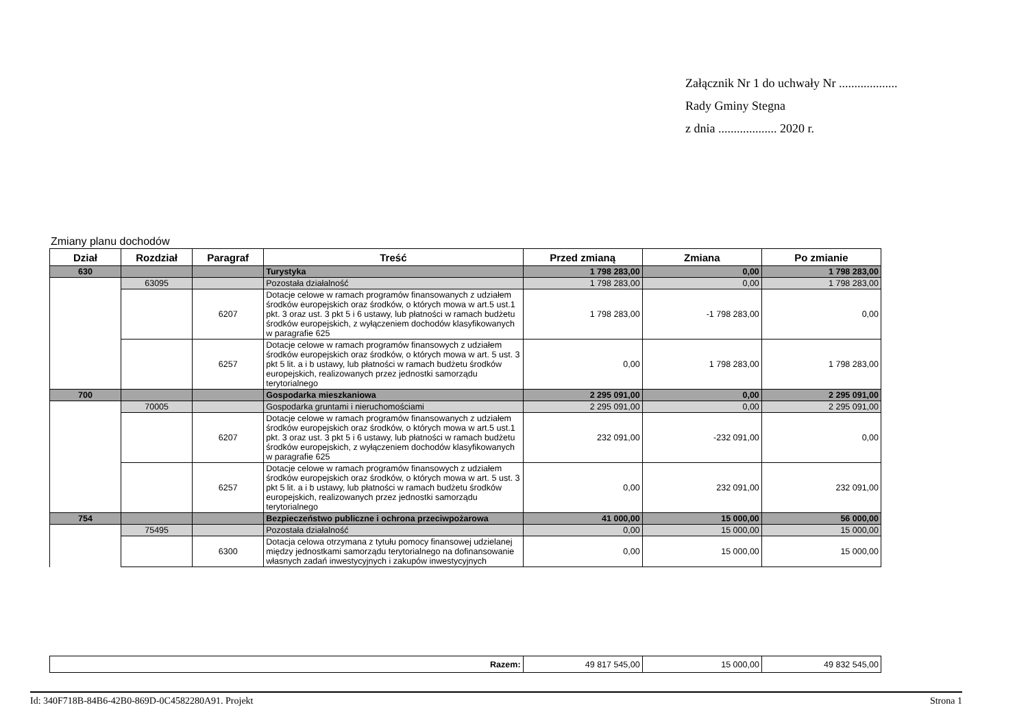Załącznik Nr 1 do uchwały Nr ...................
Rady Gminy Stegna
z dnia ................... 2020 r.
Zmiany planu dochodów
| Dział | Rozdział | Paragraf | Treść | Przed zmianą | Zmiana | Po zmianie |
| --- | --- | --- | --- | --- | --- | --- |
| 630 | | | Turystyka | 1 798 283,00 | 0,00 | 1 798 283,00 |
| | 63095 | | Pozostała działalność | 1 798 283,00 | 0,00 | 1 798 283,00 |
| | | 6207 | Dotacje celowe w ramach programów finansowanych z udziałem środków europejskich oraz środków, o których mowa w art.5 ust.1 pkt. 3 oraz ust. 3 pkt 5 i 6 ustawy, lub płatności w ramach budżetu środków europejskich, z wyłączeniem dochodów klasyfikowanych w paragrafie 625 | 1 798 283,00 | -1 798 283,00 | 0,00 |
| | | 6257 | Dotacje celowe w ramach programów finansowych z udziałem środków europejskich oraz środków, o których mowa w art. 5 ust. 3 pkt 5 lit. a i b ustawy, lub płatności w ramach budżetu środków europejskich, realizowanych przez jednostki samorządu terytorialnego | 0,00 | 1 798 283,00 | 1 798 283,00 |
| 700 | | | Gospodarka mieszkaniowa | 2 295 091,00 | 0,00 | 2 295 091,00 |
| | 70005 | | Gospodarka gruntami i nieruchomościami | 2 295 091,00 | 0,00 | 2 295 091,00 |
| | | 6207 | Dotacje celowe w ramach programów finansowanych z udziałem środków europejskich oraz środków, o których mowa w art.5 ust.1 pkt. 3 oraz ust. 3 pkt 5 i 6 ustawy, lub płatności w ramach budżetu środków europejskich, z wyłączeniem dochodów klasyfikowanych w paragrafie 625 | 232 091,00 | -232 091,00 | 0,00 |
| | | 6257 | Dotacje celowe w ramach programów finansowych z udziałem środków europejskich oraz środków, o których mowa w art. 5 ust. 3 pkt 5 lit. a i b ustawy, lub płatności w ramach budżetu środków europejskich, realizowanych przez jednostki samorządu terytorialnego | 0,00 | 232 091,00 | 232 091,00 |
| 754 | | | Bezpieczeństwo publiczne i ochrona przeciwpożarowa | 41 000,00 | 15 000,00 | 56 000,00 |
| | 75495 | | Pozostała działalność | 0,00 | 15 000,00 | 15 000,00 |
| | | 6300 | Dotacja celowa otrzymana z tytułu pomocy finansowej udzielanej między jednostkami samorządu terytorialnego na dofinansowanie własnych zadań inwestycyjnych i zakupów inwestycyjnych | 0,00 | 15 000,00 | 15 000,00 |
| Razem: | 49 817 545,00 | 15 000,00 | 49 832 545,00 |
Id: 340F718B-84B6-42B0-869D-0C4582280A91. Projekt Strona 1